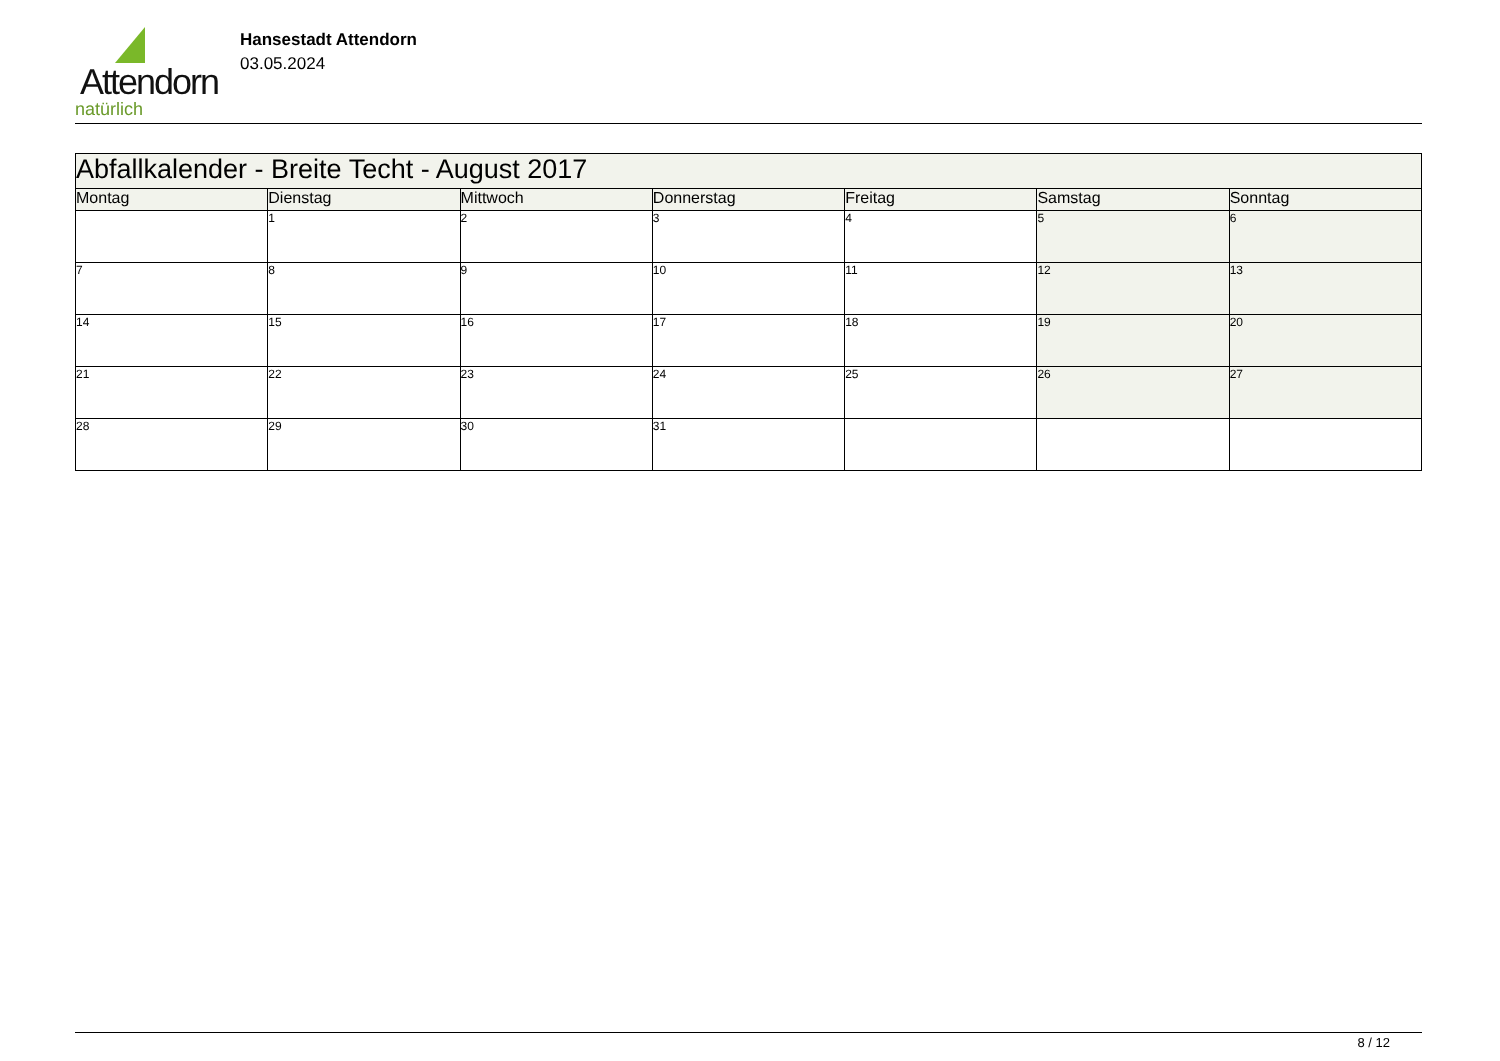Attendorn
natürlich
Hansestadt Attendorn
03.05.2024
| Abfallkalender - Breite Techt - August 2017 | | | | | | |
| --- | --- | --- | --- | --- | --- | --- |
| Montag | Dienstag | Mittwoch | Donnerstag | Freitag | Samstag | Sonntag |
| | 1 | 2 | 3 | 4 | 5 | 6 |
| 7 | 8 | 9 | 10 | 11 | 12 | 13 |
| 14 | 15 | 16 | 17 | 18 | 19 | 20 |
| 21 | 22 | 23 | 24 | 25 | 26 | 27 |
| 28 | 29 | 30 | 31 | | | |
8 / 12